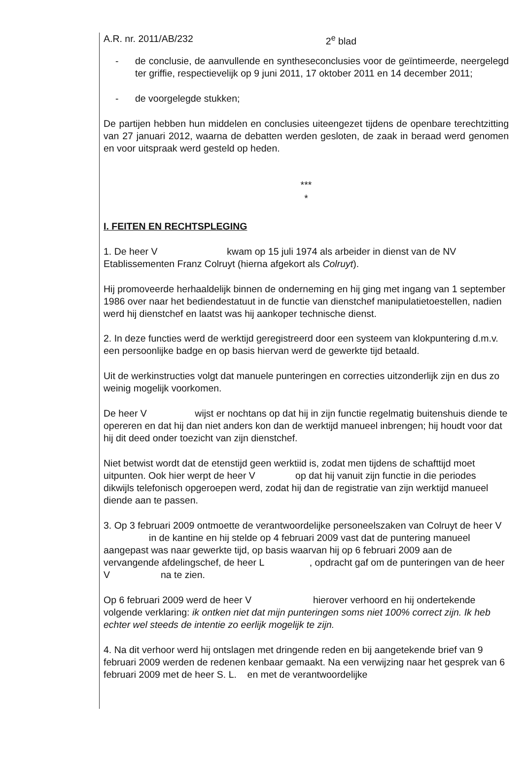A.R. nr. 2011/AB/232 2<sup>e</sup> blad
- de conclusie, de aanvullende en syntheseconclusies voor de geïntimeerde, neergelegd ter griffie, respectievelijk op 9 juni 2011, 17 oktober 2011 en 14 december 2011;
- de voorgelegde stukken;
De partijen hebben hun middelen en conclusies uiteengezet tijdens de openbare terechtzitting van 27 januari 2012, waarna de debatten werden gesloten, de zaak in beraad werd genomen en voor uitspraak werd gesteld op heden.
***
*
I. FEITEN EN RECHTSPLEGING
1. De heer V kwam op 15 juli 1974 als arbeider in dienst van de NV Etablissementen Franz Colruyt (hierna afgekort als Colruyt).
Hij promoveerde herhaaldelijk binnen de onderneming en hij ging met ingang van 1 september 1986 over naar het bediendestatuut in de functie van dienstchef manipulatietoestellen, nadien werd hij dienstchef en laatst was hij aankoper technische dienst.
2. In deze functies werd de werktijd geregistreerd door een systeem van klokpuntering d.m.v. een persoonlijke badge en op basis hiervan werd de gewerkte tijd betaald.
Uit de werkinstructies volgt dat manuele punteringen en correcties uitzonderlijk zijn en dus zo weinig mogelijk voorkomen.
De heer V wijst er nochtans op dat hij in zijn functie regelmatig buitenshuis diende te opereren en dat hij dan niet anders kon dan de werktijd manueel inbrengen; hij houdt voor dat hij dit deed onder toezicht van zijn dienstchef.
Niet betwist wordt dat de etenstijd geen werktiid is, zodat men tijdens de schafttijd moet uitpunten. Ook hier werpt de heer V op dat hij vanuit zijn functie in die periodes dikwijls telefonisch opgeroepen werd, zodat hij dan de registratie van zijn werktijd manueel diende aan te passen.
3. Op 3 februari 2009 ontmoette de verantwoordelijke personeelszaken van Colruyt de heer V in de kantine en hij stelde op 4 februari 2009 vast dat de puntering manueel aangepast was naar gewerkte tijd, op basis waarvan hij op 6 februari 2009 aan de vervangende afdelingschef, de heer L , opdracht gaf om de punteringen van de heer V na te zien.
Op 6 februari 2009 werd de heer V hierover verhoord en hij ondertekende volgende verklaring: ik ontken niet dat mijn punteringen soms niet 100% correct zijn. Ik heb echter wel steeds de intentie zo eerlijk mogelijk te zijn.
4. Na dit verhoor werd hij ontslagen met dringende reden en bij aangetekende brief van 9 februari 2009 werden de redenen kenbaar gemaakt. Na een verwijzing naar het gesprek van 6 februari 2009 met de heer S. L. en met de verantwoordelijke